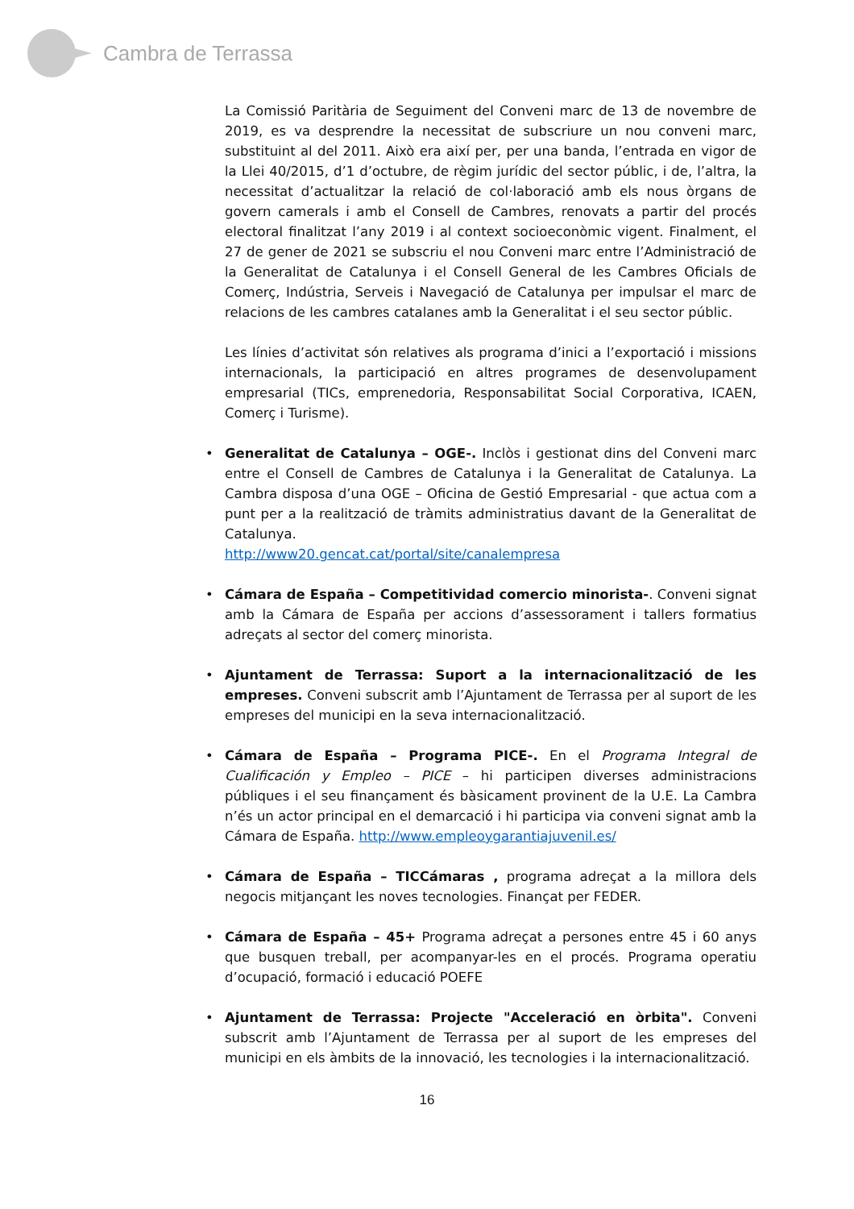Cambra de Terrassa
La Comissió Paritària de Seguiment del Conveni marc de 13 de novembre de 2019, es va desprendre la necessitat de subscriure un nou conveni marc, substituint al del 2011. Això era així per, per una banda, l’entrada en vigor de la Llei 40/2015, d’1 d’octubre, de règim jurídic del sector públic, i de, l’altra, la necessitat d’actualitzar la relació de col·laboració amb els nous òrgans de govern camerals i amb el Consell de Cambres, renovats a partir del procés electoral finalitzat l’any 2019 i al context socioeconòmic vigent. Finalment, el 27 de gener de 2021 se subscriu el nou Conveni marc entre l’Administració de la Generalitat de Catalunya i el Consell General de les Cambres Oficials de Comerç, Indústria, Serveis i Navegació de Catalunya per impulsar el marc de relacions de les cambres catalanes amb la Generalitat i el seu sector públic.
Les línies d’activitat són relatives als programa d’inici a l’exportació i missions internacionals, la participació en altres programes de desenvolupament empresarial (TICs, emprenedoria, Responsabilitat Social Corporativa, ICAEN, Comerç i Turisme).
• Generalitat de Catalunya – OGE-. Inclòs i gestionat dins del Conveni marc entre el Consell de Cambres de Catalunya i la Generalitat de Catalunya. La Cambra disposa d’una OGE – Oficina de Gestió Empresarial - que actua com a punt per a la realització de tràmits administratius davant de la Generalitat de Catalunya.
http://www20.gencat.cat/portal/site/canalempresa
• Cámara de España – Competitividad comercio minorista-. Conveni signat amb la Cámara de España per accions d’assessorament i tallers formatius adreçats al sector del comerç minorista.
• Ajuntament de Terrassa: Suport a la internacionalització de les empreses. Conveni subscrit amb l’Ajuntament de Terrassa per al suport de les empreses del municipi en la seva internacionalització.
• Cámara de España – Programa PICE-. En el Programa Integral de Cualificación y Empleo – PICE – hi participen diverses administracions públiques i el seu finançament és bàsicament provinent de la U.E. La Cambra n’és un actor principal en el demarcació i hi participa via conveni signat amb la Cámara de España. http://www.empleoygarantiajuvenil.es/
• Cámara de España – TICCámaras , programa adreçat a la millora dels negocis mitjançant les noves tecnologies. Finançat per FEDER.
• Cámara de España – 45+ Programa adreçat a persones entre 45 i 60 anys que busquen treball, per acompanyar-les en el procés. Programa operatiu d’ocupació, formació i educació POEFE
• Ajuntament de Terrassa: Projecte "Acceleració en òrbita". Conveni subscrit amb l’Ajuntament de Terrassa per al suport de les empreses del municipi en els àmbits de la innovació, les tecnologies i la internacionalització.
16